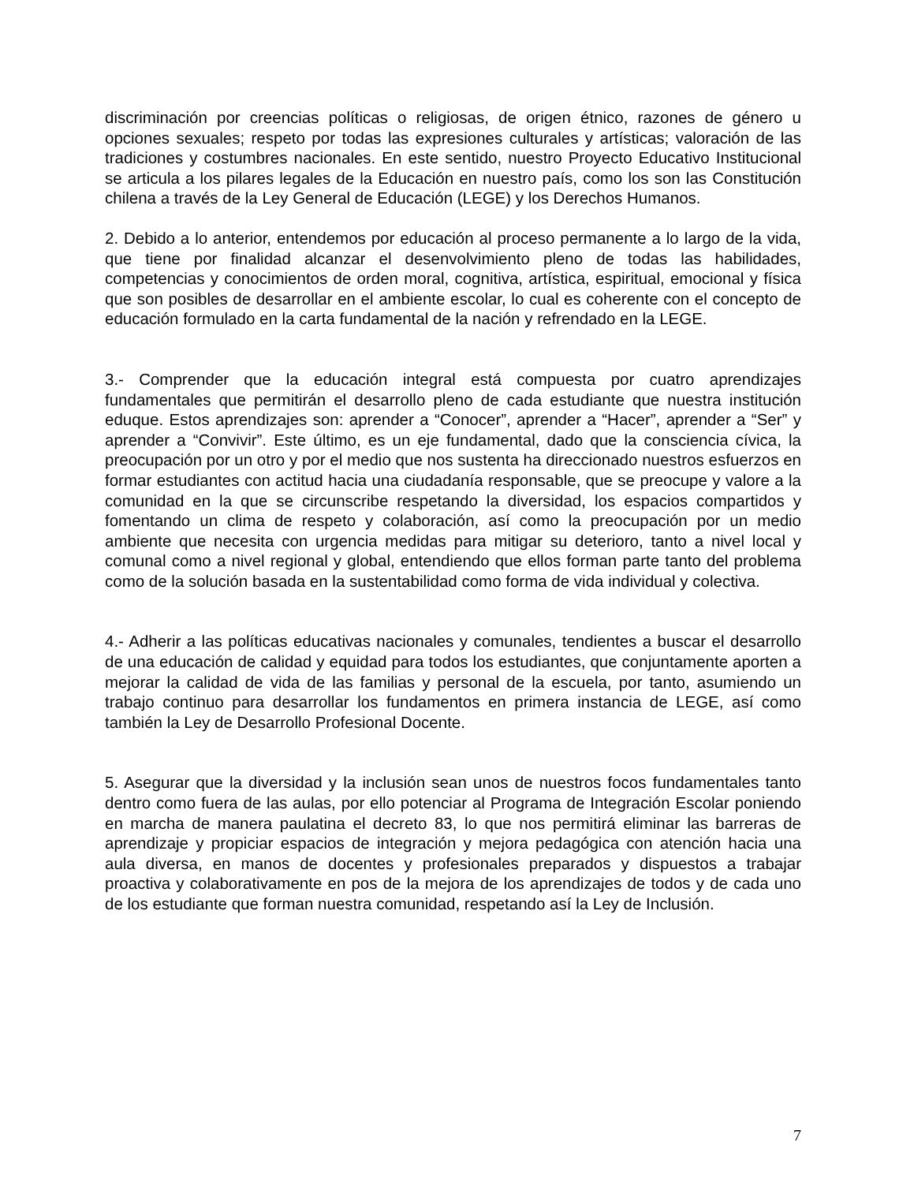discriminación por creencias políticas o religiosas, de origen étnico, razones de género u opciones sexuales; respeto por todas las expresiones culturales y artísticas; valoración de las tradiciones y costumbres nacionales. En este sentido, nuestro Proyecto Educativo Institucional se articula a los pilares legales de la Educación en nuestro país, como los son las Constitución chilena a través de la Ley General de Educación (LEGE) y los Derechos Humanos.
2. Debido a lo anterior, entendemos por educación al proceso permanente a lo largo de la vida, que tiene por finalidad alcanzar el desenvolvimiento pleno de todas las habilidades, competencias y conocimientos de orden moral, cognitiva, artística, espiritual, emocional y física que son posibles de desarrollar en el ambiente escolar, lo cual es coherente con el concepto de educación formulado en la carta fundamental de la nación y refrendado en la LEGE.
3.- Comprender que la educación integral está compuesta por cuatro aprendizajes fundamentales que permitirán el desarrollo pleno de cada estudiante que nuestra institución eduque. Estos aprendizajes son: aprender a “Conocer”, aprender a “Hacer”, aprender a “Ser” y aprender a “Convivir”. Este último, es un eje fundamental, dado que la consciencia cívica, la preocupación por un otro y por el medio que nos sustenta ha direccionado nuestros esfuerzos en formar estudiantes con actitud hacia una ciudadanía responsable, que se preocupe y valore a la comunidad en la que se circunscribe respetando la diversidad, los espacios compartidos y fomentando un clima de respeto y colaboración, así como la preocupación por un medio ambiente que necesita con urgencia medidas para mitigar su deterioro, tanto a nivel local y comunal como a nivel regional y global, entendiendo que ellos forman parte tanto del problema como de la solución basada en la sustentabilidad como forma de vida individual y colectiva.
4.- Adherir a las políticas educativas nacionales y comunales, tendientes a buscar el desarrollo de una educación de calidad y equidad para todos los estudiantes, que conjuntamente aporten a mejorar la calidad de vida de las familias y personal de la escuela, por tanto, asumiendo un trabajo continuo para desarrollar los fundamentos en primera instancia de LEGE, así como también la Ley de Desarrollo Profesional Docente.
5. Asegurar que la diversidad y la inclusión sean unos de nuestros focos fundamentales tanto dentro como fuera de las aulas, por ello potenciar al Programa de Integración Escolar poniendo en marcha de manera paulatina el decreto 83, lo que nos permitirá eliminar las barreras de aprendizaje y propiciar espacios de integración y mejora pedagógica con atención hacia una aula diversa, en manos de docentes y profesionales preparados y dispuestos a trabajar proactiva y colaborativamente en pos de la mejora de los aprendizajes de todos y de cada uno de los estudiante que forman nuestra comunidad, respetando así la Ley de Inclusión.
7